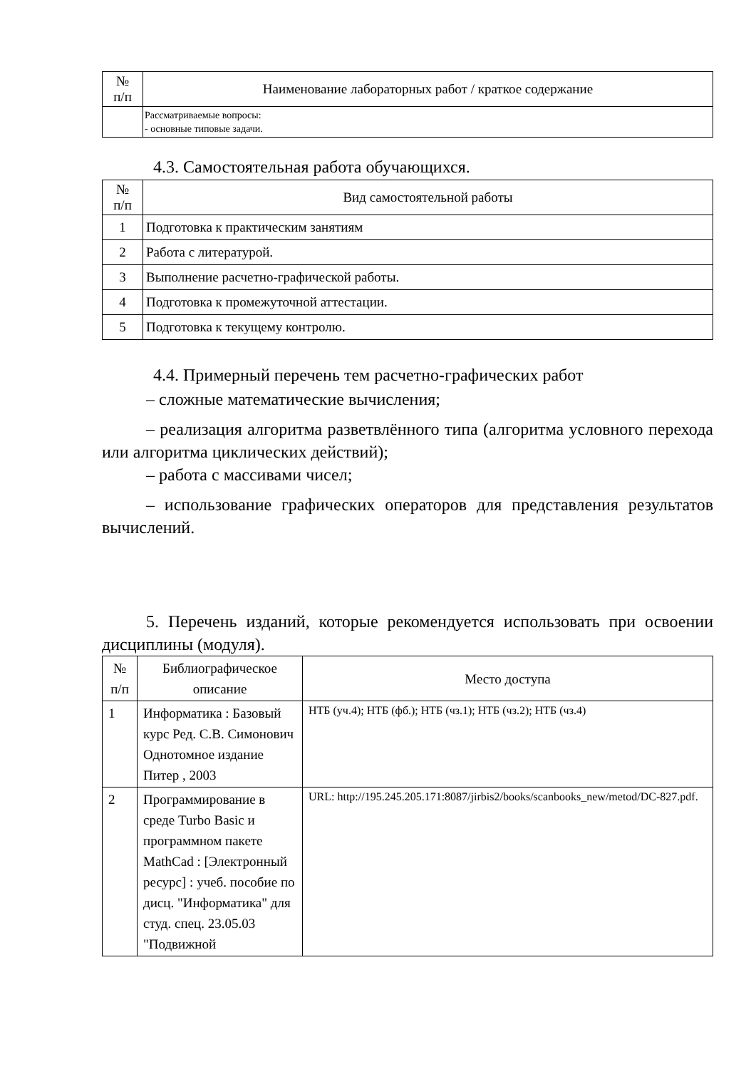| № п/п | Наименование лабораторных работ / краткое содержание |
| --- | --- |
| | Рассматриваемые вопросы: - основные типовые задачи. |
4.3. Самостоятельная работа обучающихся.
| № п/п | Вид самостоятельной работы |
| --- | --- |
| 1 | Подготовка к практическим занятиям |
| 2 | Работа с литературой. |
| 3 | Выполнение расчетно-графической работы. |
| 4 | Подготовка к промежуточной аттестации. |
| 5 | Подготовка к текущему контролю. |
4.4. Примерный перечень тем расчетно-графических работ
– сложные математические вычисления;
– реализация алгоритма разветвлённого типа (алгоритма условного перехода или алгоритма циклических действий);
– работа с массивами чисел;
– использование графических операторов для представления результатов вычислений.
5. Перечень изданий, которые рекомендуется использовать при освоении дисциплины (модуля).
| № п/п | Библиографическое описание | Место доступа |
| --- | --- | --- |
| 1 | Информатика : Базовый курс Ред. С.В. Симонович Однотомное издание Питер , 2003 | НТБ (уч.4); НТБ (фб.); НТБ (чз.1); НТБ (чз.2); НТБ (чз.4) |
| 2 | Программирование в среде Turbo Basic и программном пакете MathCad : [Электронный ресурс] : учеб. пособие по дисц. "Информатика" для студ. спец. 23.05.03 "Подвижной | URL: http://195.245.205.171:8087/jirbis2/books/scanbooks_new/metod/DC-827.pdf. |